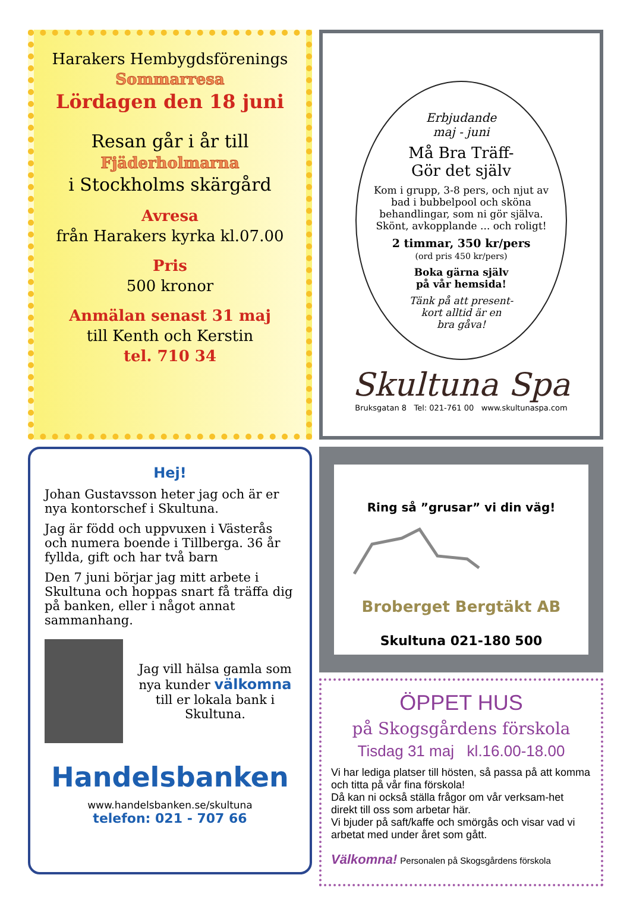Harakers Hembygdsförenings
Sommarresa
Lördagen den 18 juni
Resan går i år till
Fjäderholmarna
i Stockholms skärgård
Avresa
från Harakers kyrka kl.07.00
Pris
500 kronor
Anmälan senast 31 maj
till Kenth och Kerstin
tel. 710 34
Erbjudande
maj - juni
Må Bra Träff-
Gör det själv
Kom i grupp, 3-8 pers, och njut av bad i bubbelpool och sköna behandlingar, som ni gör själva. Skönt, avkopplande ... och roligt!
2 timmar, 350 kr/pers
(ord pris 450 kr/pers)
Boka gärna själv
på vår hemsida!
Tänk på att present-
kort alltid är en
bra gåva!
Skultuna Spa
Bruksgatan 8 Tel: 021-761 00 www.skultunaspa.com
Hej!
Johan Gustavsson heter jag och är er nya kontorschef i Skultuna.
Jag är född och uppvuxen i Västerås och numera boende i Tillberga. 36 år fyllda, gift och har två barn
Den 7 juni börjar jag mitt arbete i Skultuna och hoppas snart få träffa dig på banken, eller i något annat sammanhang.
Jag vill hälsa gamla som nya kunder välkomna
till er lokala bank i Skultuna.
Handelsbanken
www.handelsbanken.se/skultuna
telefon: 021 - 707 66
Ring så ”grusar” vi din väg!
Broberget Bergtäkt AB
Skultuna 021-180 500
ÖPPET HUS
på Skogsgårdens förskola
Tisdag 31 maj kl.16.00-18.00
Vi har lediga platser till hösten, så passa på att komma och titta på vår fina förskola!
Då kan ni också ställa frågor om vår verksam-het direkt till oss som arbetar här.
Vi bjuder på saft/kaffe och smörgås och visar vad vi arbetat med under året som gått.
Välkomna! Personalen på Skogsgårdens förskola